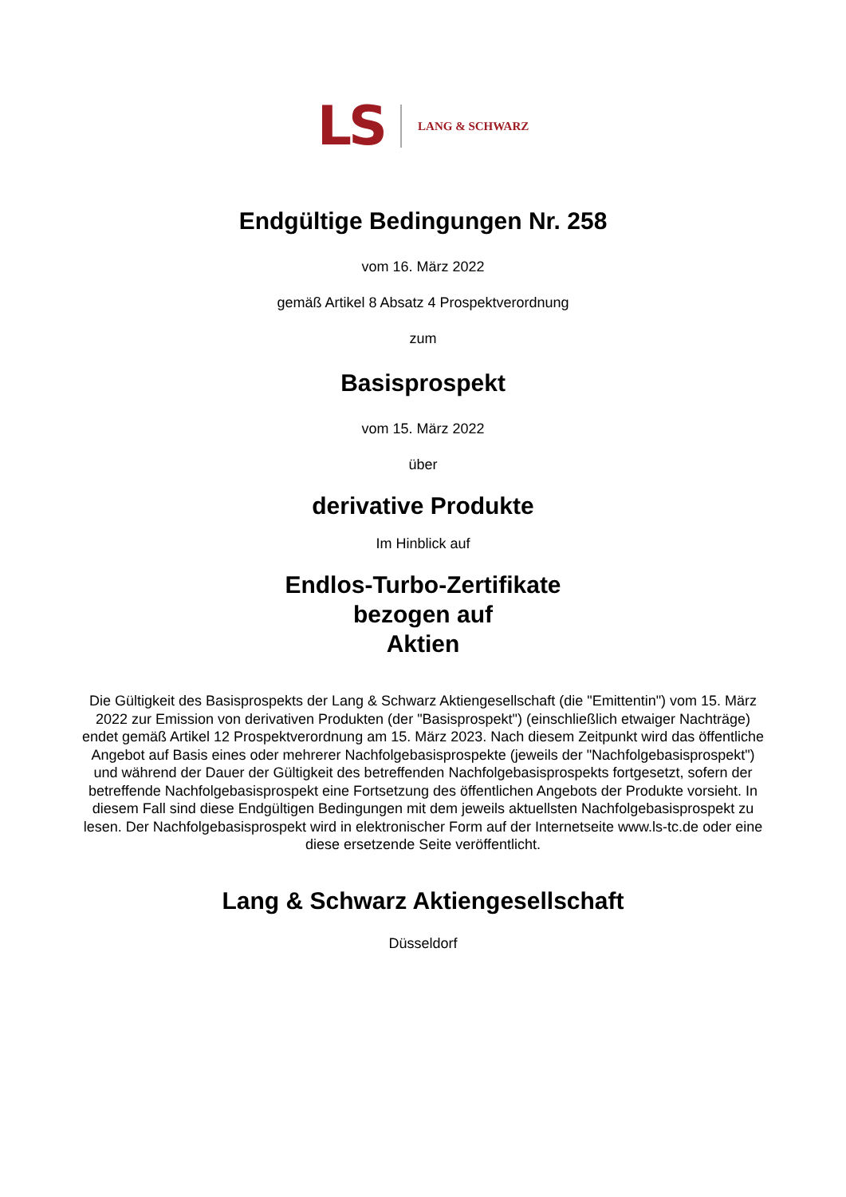LS LANG & SCHWARZ
Endgültige Bedingungen Nr. 258
vom 16. März 2022
gemäß Artikel 8 Absatz 4 Prospektverordnung
zum
Basisprospekt
vom 15. März 2022
über
derivative Produkte
Im Hinblick auf
Endlos-Turbo-Zertifikate
bezogen auf
Aktien
Die Gültigkeit des Basisprospekts der Lang & Schwarz Aktiengesellschaft (die "Emittentin") vom 15. März 2022 zur Emission von derivativen Produkten (der "Basisprospekt") (einschließlich etwaiger Nachträge) endet gemäß Artikel 12 Prospektverordnung am 15. März 2023. Nach diesem Zeitpunkt wird das öffentliche Angebot auf Basis eines oder mehrerer Nachfolgebasisprospekte (jeweils der "Nachfolgebasisprospekt") und während der Dauer der Gültigkeit des betreffenden Nachfolgebasisprospekts fortgesetzt, sofern der betreffende Nachfolgebasisprospekt eine Fortsetzung des öffentlichen Angebots der Produkte vorsieht. In diesem Fall sind diese Endgültigen Bedingungen mit dem jeweils aktuellsten Nachfolgebasisprospekt zu lesen. Der Nachfolgebasisprospekt wird in elektronischer Form auf der Internetseite www.ls-tc.de oder eine diese ersetzende Seite veröffentlicht.
Lang & Schwarz Aktiengesellschaft
Düsseldorf